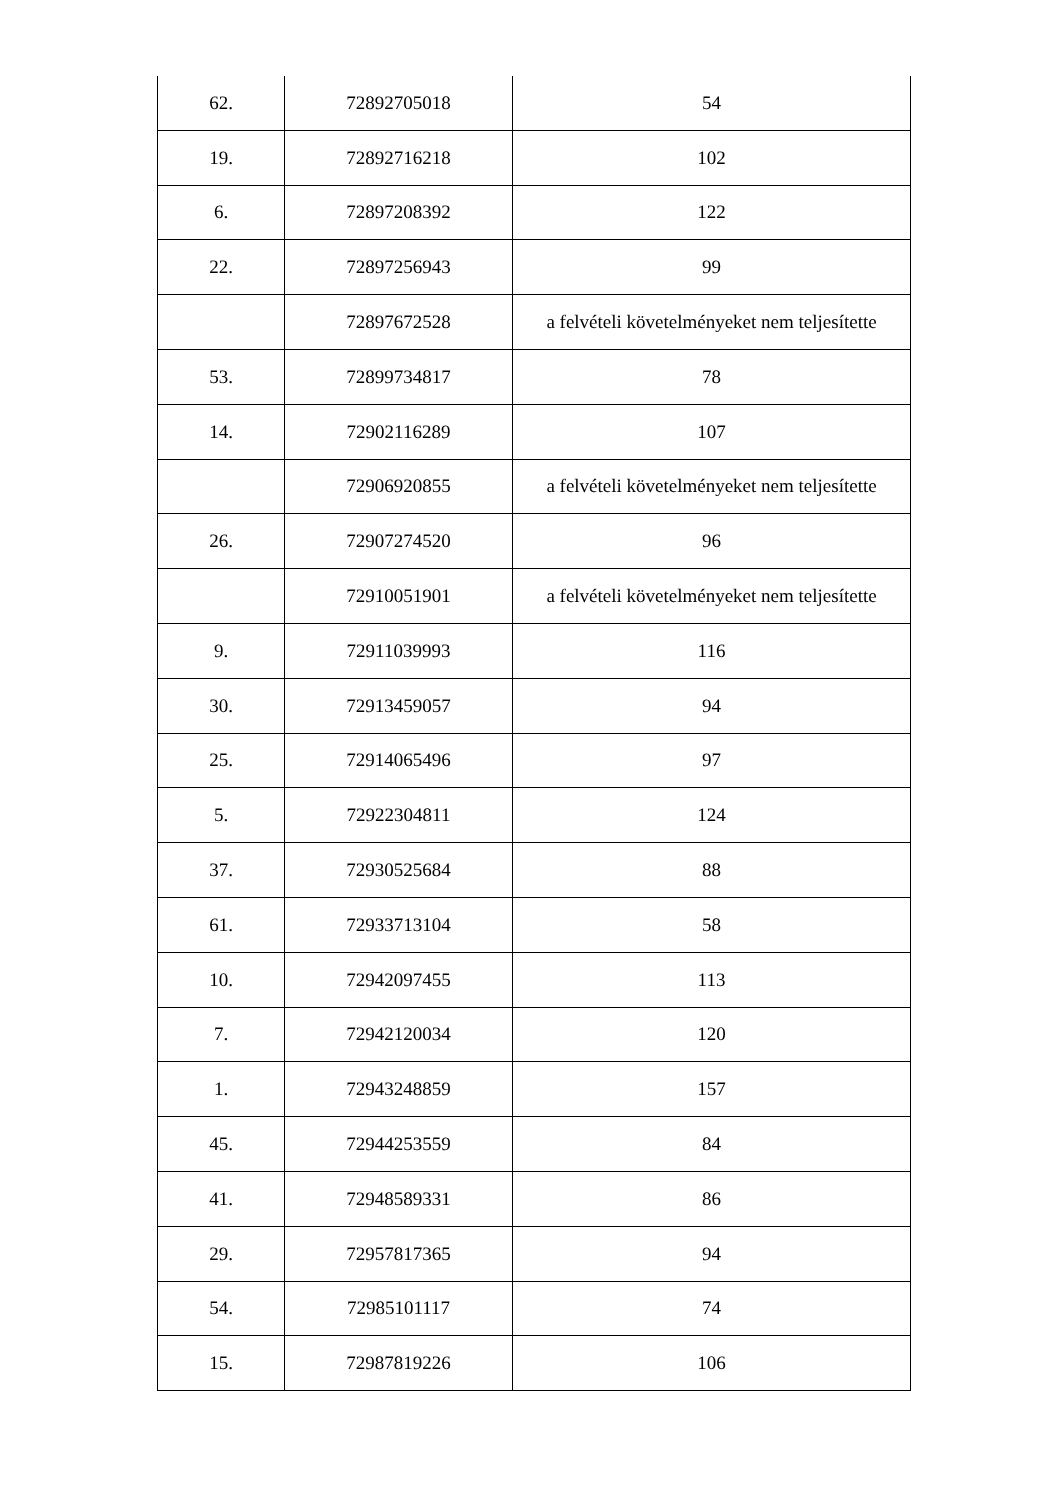| 62. | 72892705018 | 54 |
| 19. | 72892716218 | 102 |
| 6. | 72897208392 | 122 |
| 22. | 72897256943 | 99 |
| | 72897672528 | a felvételi követelményeket nem teljesítette |
| 53. | 72899734817 | 78 |
| 14. | 72902116289 | 107 |
| | 72906920855 | a felvételi követelményeket nem teljesítette |
| 26. | 72907274520 | 96 |
| | 72910051901 | a felvételi követelményeket nem teljesítette |
| 9. | 72911039993 | 116 |
| 30. | 72913459057 | 94 |
| 25. | 72914065496 | 97 |
| 5. | 72922304811 | 124 |
| 37. | 72930525684 | 88 |
| 61. | 72933713104 | 58 |
| 10. | 72942097455 | 113 |
| 7. | 72942120034 | 120 |
| 1. | 72943248859 | 157 |
| 45. | 72944253559 | 84 |
| 41. | 72948589331 | 86 |
| 29. | 72957817365 | 94 |
| 54. | 72985101117 | 74 |
| 15. | 72987819226 | 106 |